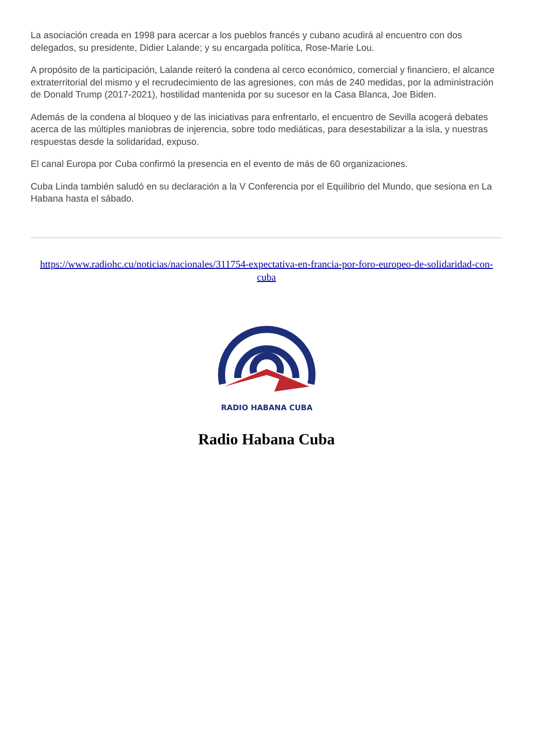La asociación creada en 1998 para acercar a los pueblos francés y cubano acudirá al encuentro con dos delegados, su presidente, Didier Lalande; y su encargada política, Rose-Marie Lou.
A propósito de la participación, Lalande reiteró la condena al cerco económico, comercial y financiero, el alcance extraterritorial del mismo y el recrudecimiento de las agresiones, con más de 240 medidas, por la administración de Donald Trump (2017-2021), hostilidad mantenida por su sucesor en la Casa Blanca, Joe Biden.
Además de la condena al bloqueo y de las iniciativas para enfrentarlo, el encuentro de Sevilla acogerá debates acerca de las múltiples maniobras de injerencia, sobre todo mediáticas, para desestabilizar a la isla, y nuestras respuestas desde la solidaridad, expuso.
El canal Europa por Cuba confirmó la presencia en el evento de más de 60 organizaciones.
Cuba Linda también saludó en su declaración a la V Conferencia por el Equilibrio del Mundo, que sesiona en La Habana hasta el sábado.
https://www.radiohc.cu/noticias/nacionales/311754-expectativa-en-francia-por-foro-europeo-de-solidaridad-con-cuba
RADIO HABANA CUBA
Radio Habana Cuba